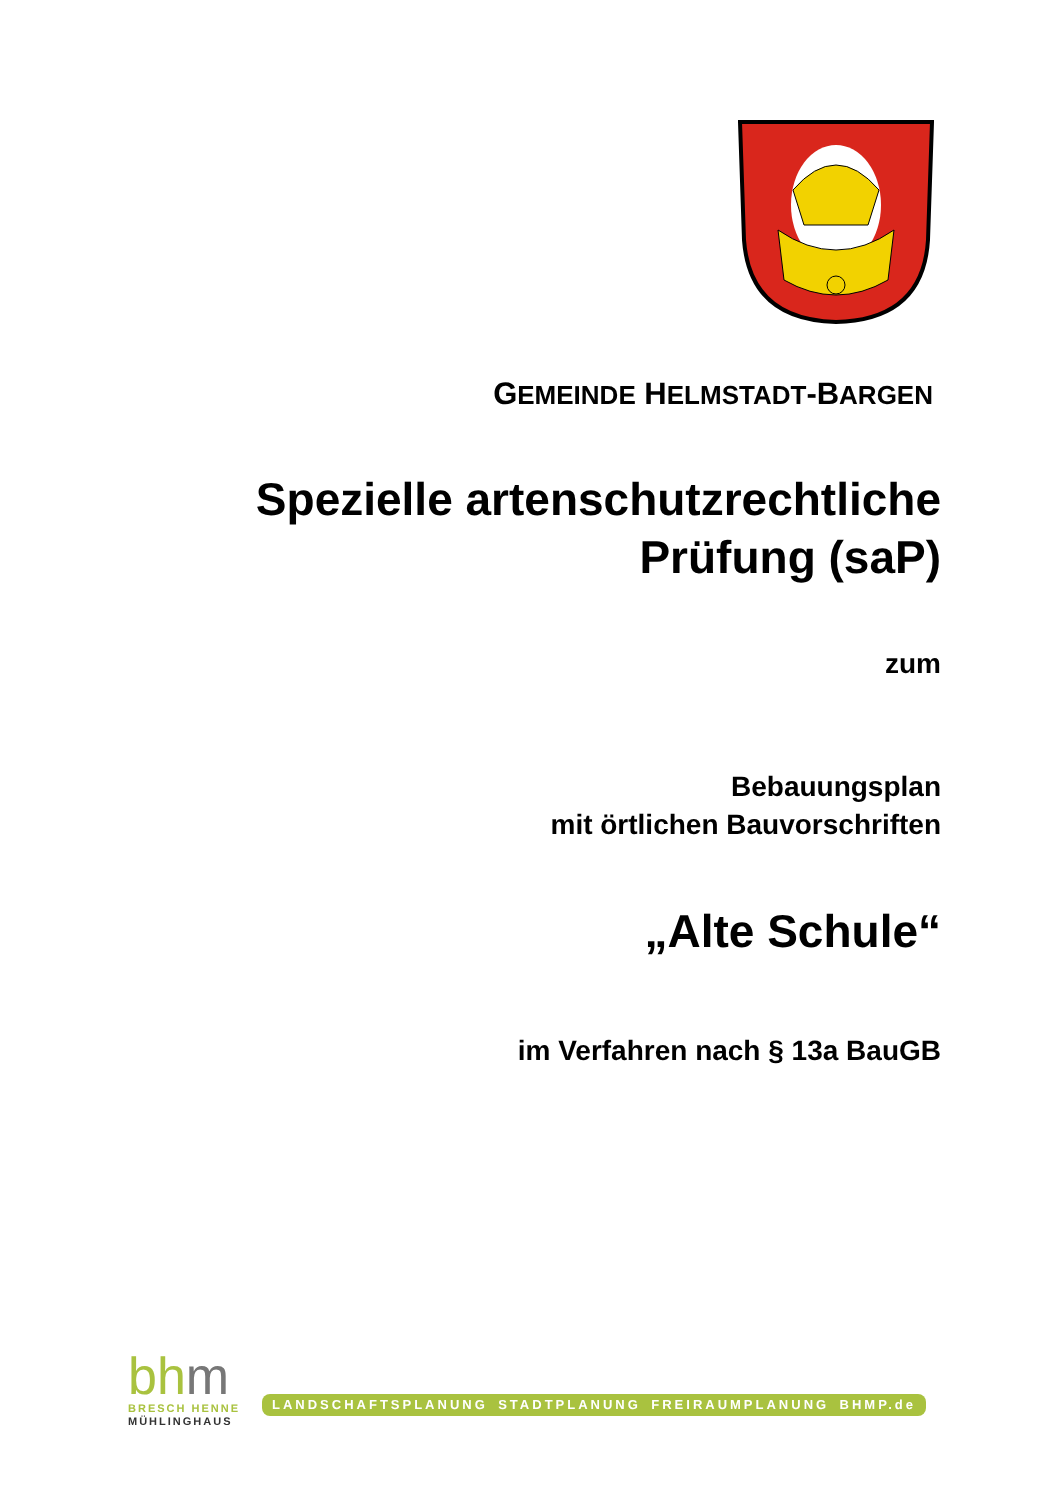GEMEINDE HELMSTADT-BARGEN
Spezielle artenschutzrechtliche
Prüfung (saP)
zum
Bebauungsplan
mit örtlichen Bauvorschriften
„Alte Schule“
im Verfahren nach § 13a BauGB
bhm
BRESCH HENNE
MÜHLINGHAUS
LANDSCHAFTSPLANUNG STADTPLANUNG FREIRAUMPLANUNG BHMP.de